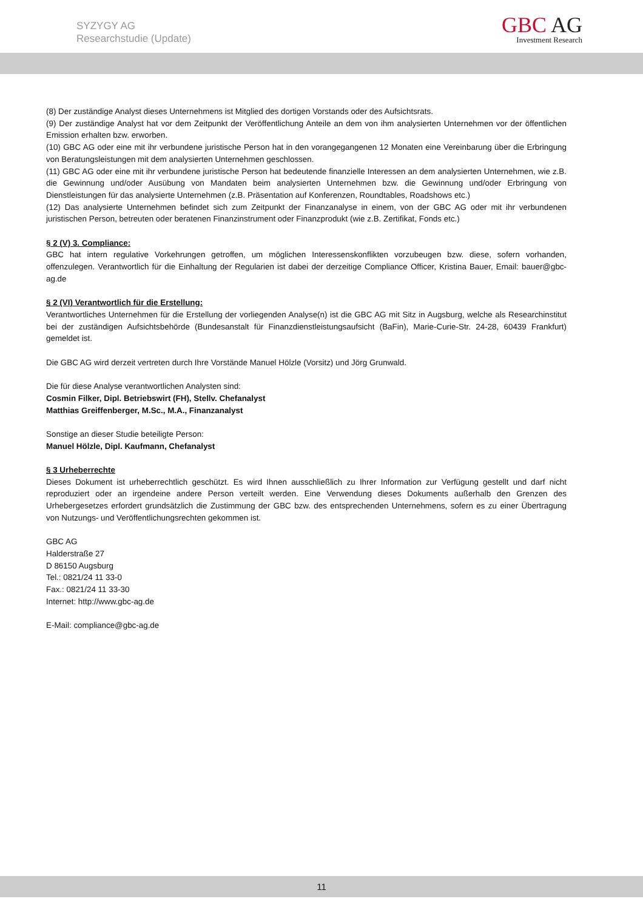SYZYGY AG
Researchstudie (Update)
GBC AG
Investment Research
(8) Der zuständige Analyst dieses Unternehmens ist Mitglied des dortigen Vorstands oder des Aufsichtsrats.
(9) Der zuständige Analyst hat vor dem Zeitpunkt der Veröffentlichung Anteile an dem von ihm analysierten Unternehmen vor der öffentlichen Emission erhalten bzw. erworben.
(10) GBC AG oder eine mit ihr verbundene juristische Person hat in den vorangegangenen 12 Monaten eine Vereinbarung über die Erbringung von Beratungsleistungen mit dem analysierten Unternehmen geschlossen.
(11) GBC AG oder eine mit ihr verbundene juristische Person hat bedeutende finanzielle Interessen an dem analysierten Unternehmen, wie z.B. die Gewinnung und/oder Ausübung von Mandaten beim analysierten Unternehmen bzw. die Gewinnung und/oder Erbringung von Dienstleistungen für das analysierte Unternehmen (z.B. Präsentation auf Konferenzen, Roundtables, Roadshows etc.)
(12) Das analysierte Unternehmen befindet sich zum Zeitpunkt der Finanzanalyse in einem, von der GBC AG oder mit ihr verbundenen juristischen Person, betreuten oder beratenen Finanzinstrument oder Finanzprodukt (wie z.B. Zertifikat, Fonds etc.)
§ 2 (V) 3. Compliance:
GBC hat intern regulative Vorkehrungen getroffen, um möglichen Interessenskonflikten vorzubeugen bzw. diese, sofern vorhanden, offenzulegen. Verantwortlich für die Einhaltung der Regularien ist dabei der derzeitige Compliance Officer, Kristina Bauer, Email: bauer@gbc-ag.de
§ 2 (VI) Verantwortlich für die Erstellung:
Verantwortliches Unternehmen für die Erstellung der vorliegenden Analyse(n) ist die GBC AG mit Sitz in Augsburg, welche als Researchinstitut bei der zuständigen Aufsichtsbehörde (Bundesanstalt für Finanzdienstleistungsaufsicht (BaFin), Marie-Curie-Str. 24-28, 60439 Frankfurt) gemeldet ist.
Die GBC AG wird derzeit vertreten durch Ihre Vorstände Manuel Hölzle (Vorsitz) und Jörg Grunwald.
Die für diese Analyse verantwortlichen Analysten sind:
Cosmin Filker, Dipl. Betriebswirt (FH), Stellv. Chefanalyst
Matthias Greiffenberger, M.Sc., M.A., Finanzanalyst
Sonstige an dieser Studie beteiligte Person:
Manuel Hölzle, Dipl. Kaufmann, Chefanalyst
§ 3 Urheberrechte
Dieses Dokument ist urheberrechtlich geschützt. Es wird Ihnen ausschließlich zu Ihrer Information zur Verfügung gestellt und darf nicht reproduziert oder an irgendeine andere Person verteilt werden. Eine Verwendung dieses Dokuments außerhalb den Grenzen des Urhebergesetzes erfordert grundsätzlich die Zustimmung der GBC bzw. des entsprechenden Unternehmens, sofern es zu einer Übertragung von Nutzungs- und Veröffentlichungsrechten gekommen ist.
GBC AG
Halderstraße 27
D 86150 Augsburg
Tel.: 0821/24 11 33-0
Fax.: 0821/24 11 33-30
Internet: http://www.gbc-ag.de
E-Mail: compliance@gbc-ag.de
11